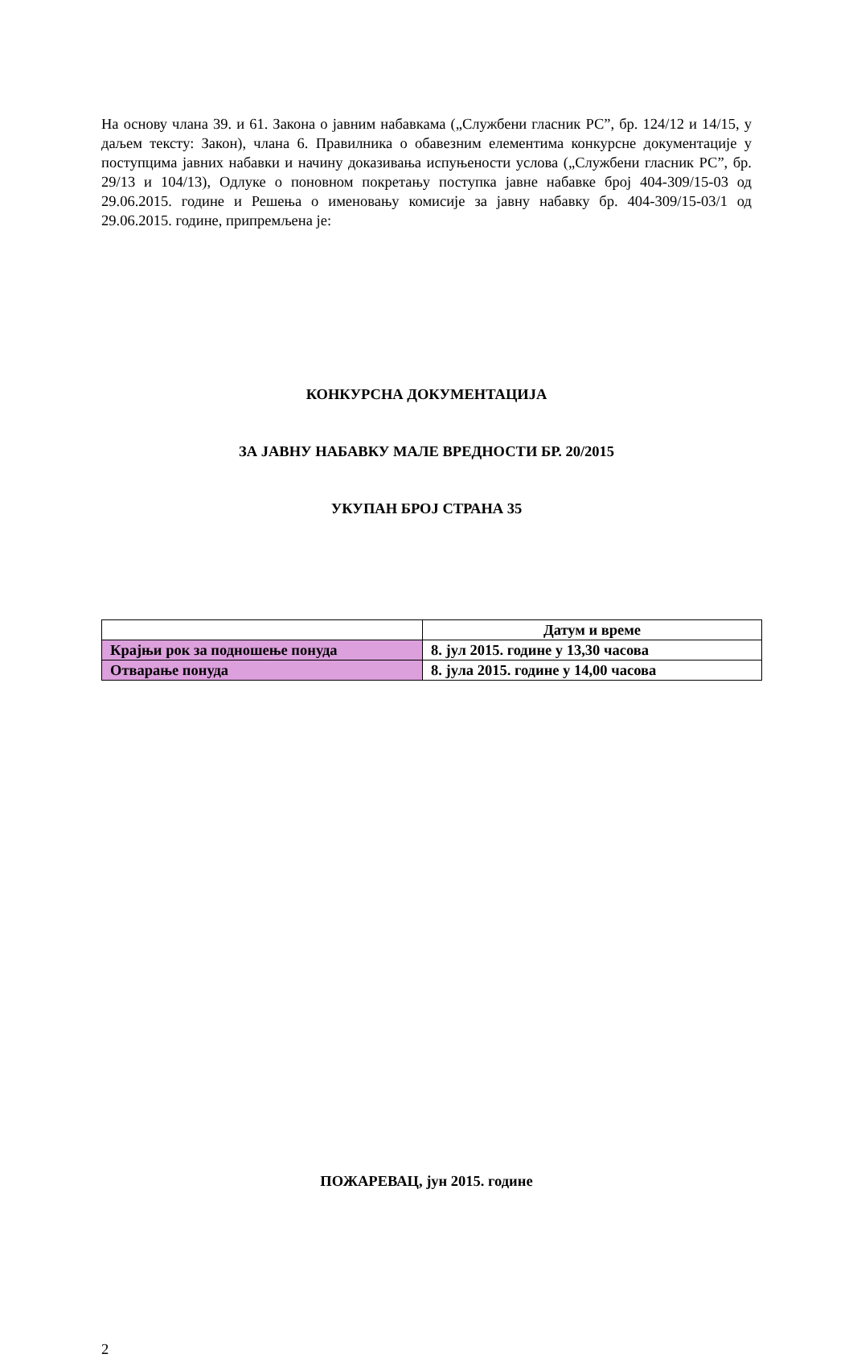На основу члана 39. и 61. Закона о јавним набавкама („Службени гласник РС”, бр. 124/12 и 14/15, у даљем тексту: Закон), члана 6. Правилника о обавезним елементима конкурсне документације у поступцима јавних набавки и начину доказивања испуњености услова („Службени гласник РС”, бр. 29/13 и 104/13), Одлуке о поновном покретању поступка јавне набавке број 404-309/15-03 од 29.06.2015. године и Решења о именовању комисије за јавну набавку бр. 404-309/15-03/1 од 29.06.2015. године, припремљена је:
КОНКУРСНА ДОКУМЕНТАЦИЈА
ЗА ЈАВНУ НАБАВКУ МАЛЕ ВРЕДНОСТИ БР. 20/2015
УКУПАН БРОЈ СТРАНА 35
| | Датум и време |
| Крајњи рок за подношење понуда | 8. јул 2015. године у 13,30 часова |
| Отварање понуда | 8. јула 2015. године у 14,00 часова |
ПОЖАРЕВАЦ, јун 2015. године
2